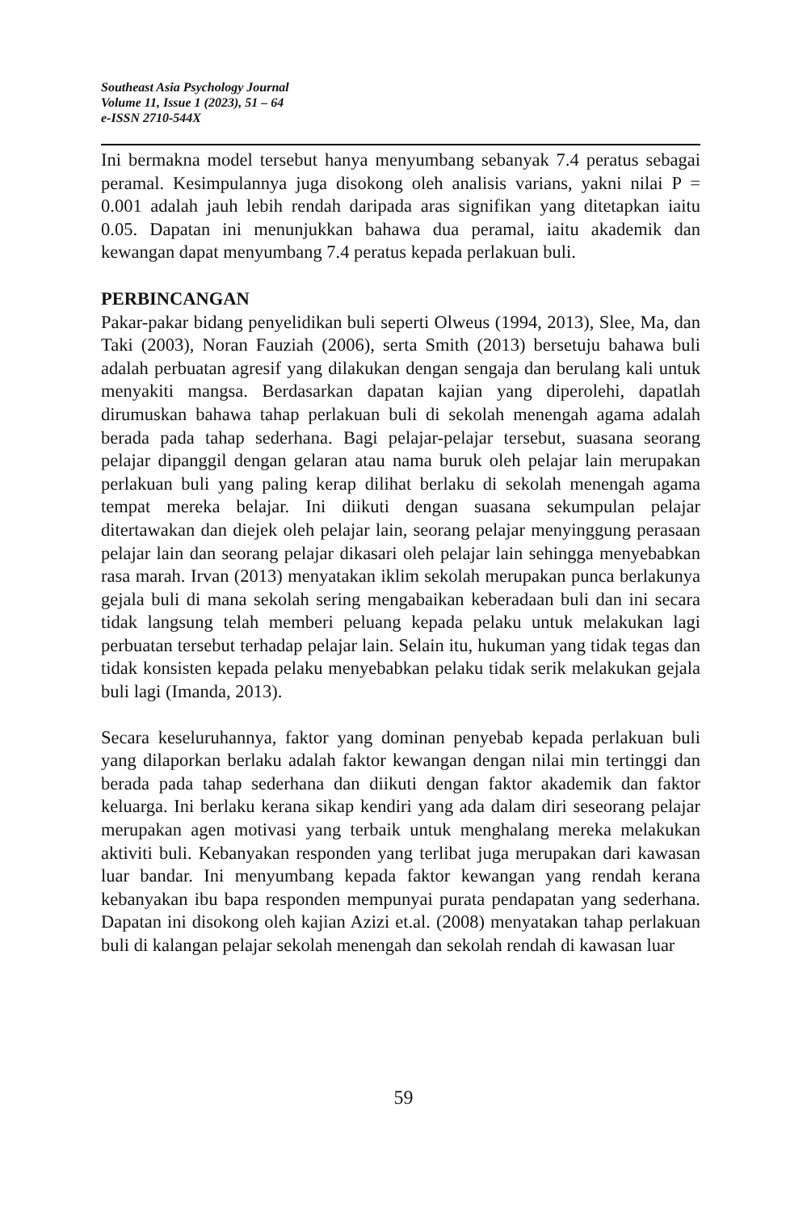Southeast Asia Psychology Journal
Volume 11, Issue 1 (2023), 51 – 64
e-ISSN 2710-544X
Ini bermakna model tersebut hanya menyumbang sebanyak 7.4 peratus sebagai peramal. Kesimpulannya juga disokong oleh analisis varians, yakni nilai P = 0.001 adalah jauh lebih rendah daripada aras signifikan yang ditetapkan iaitu 0.05. Dapatan ini menunjukkan bahawa dua peramal, iaitu akademik dan kewangan dapat menyumbang 7.4 peratus kepada perlakuan buli.
PERBINCANGAN
Pakar-pakar bidang penyelidikan buli seperti Olweus (1994, 2013), Slee, Ma, dan Taki (2003), Noran Fauziah (2006), serta Smith (2013) bersetuju bahawa buli adalah perbuatan agresif yang dilakukan dengan sengaja dan berulang kali untuk menyakiti mangsa. Berdasarkan dapatan kajian yang diperolehi, dapatlah dirumuskan bahawa tahap perlakuan buli di sekolah menengah agama adalah berada pada tahap sederhana. Bagi pelajar-pelajar tersebut, suasana seorang pelajar dipanggil dengan gelaran atau nama buruk oleh pelajar lain merupakan perlakuan buli yang paling kerap dilihat berlaku di sekolah menengah agama tempat mereka belajar. Ini diikuti dengan suasana sekumpulan pelajar ditertawakan dan diejek oleh pelajar lain, seorang pelajar menyinggung perasaan pelajar lain dan seorang pelajar dikasari oleh pelajar lain sehingga menyebabkan rasa marah. Irvan (2013) menyatakan iklim sekolah merupakan punca berlakunya gejala buli di mana sekolah sering mengabaikan keberadaan buli dan ini secara tidak langsung telah memberi peluang kepada pelaku untuk melakukan lagi perbuatan tersebut terhadap pelajar lain. Selain itu, hukuman yang tidak tegas dan tidak konsisten kepada pelaku menyebabkan pelaku tidak serik melakukan gejala buli lagi (Imanda, 2013).
Secara keseluruhannya, faktor yang dominan penyebab kepada perlakuan buli yang dilaporkan berlaku adalah faktor kewangan dengan nilai min tertinggi dan berada pada tahap sederhana dan diikuti dengan faktor akademik dan faktor keluarga. Ini berlaku kerana sikap kendiri yang ada dalam diri seseorang pelajar merupakan agen motivasi yang terbaik untuk menghalang mereka melakukan aktiviti buli. Kebanyakan responden yang terlibat juga merupakan dari kawasan luar bandar. Ini menyumbang kepada faktor kewangan yang rendah kerana kebanyakan ibu bapa responden mempunyai purata pendapatan yang sederhana. Dapatan ini disokong oleh kajian Azizi et.al. (2008) menyatakan tahap perlakuan buli di kalangan pelajar sekolah menengah dan sekolah rendah di kawasan luar
59